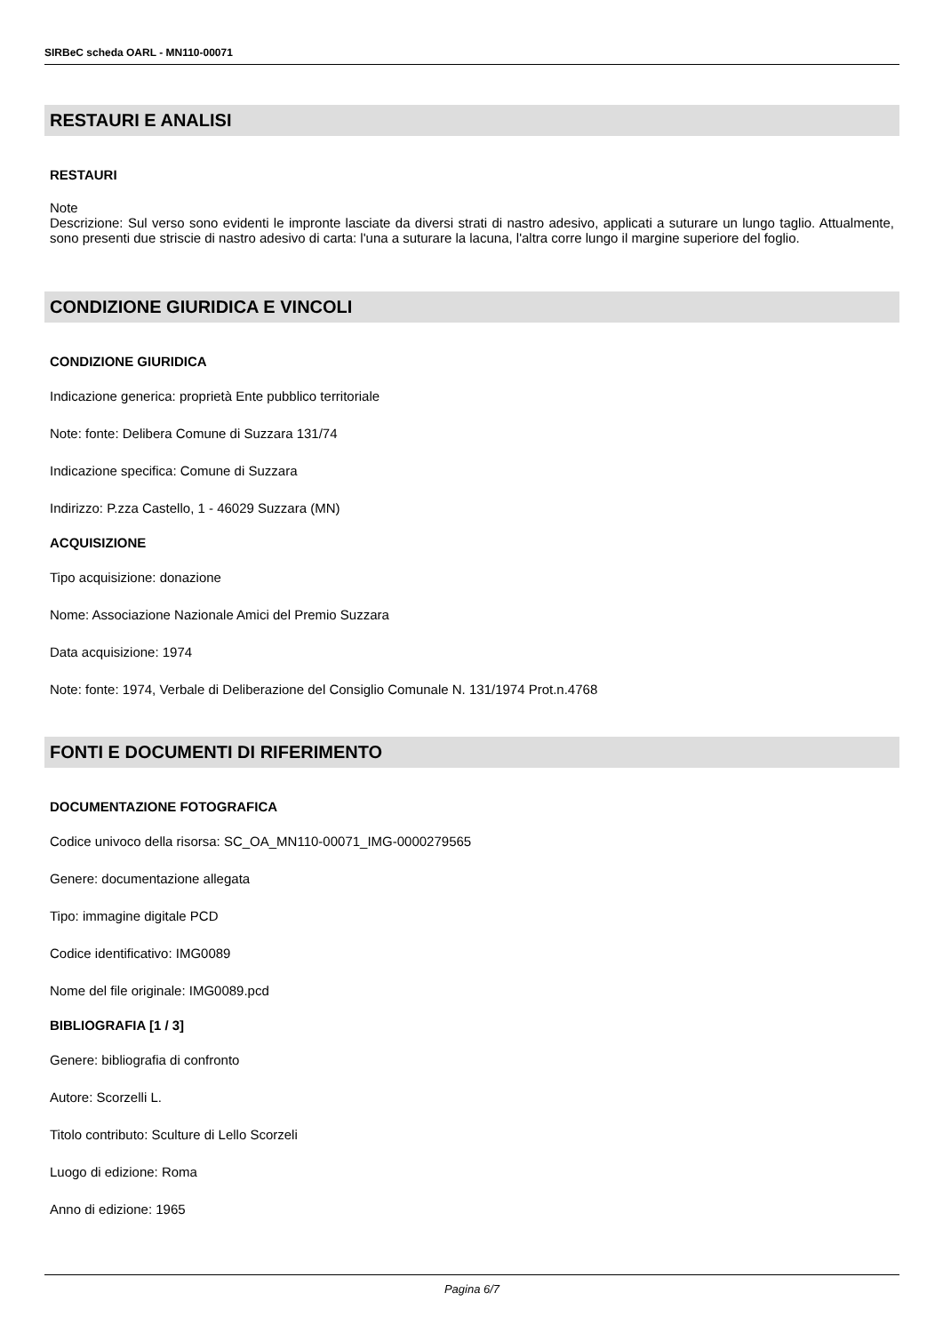SIRBeC scheda OARL - MN110-00071
RESTAURI E ANALISI
RESTAURI
Note
Descrizione: Sul verso sono evidenti le impronte lasciate da diversi strati di nastro adesivo, applicati a suturare un lungo taglio. Attualmente, sono presenti due striscie di nastro adesivo di carta: l'una a suturare la lacuna, l'altra corre lungo il margine superiore del foglio.
CONDIZIONE GIURIDICA E VINCOLI
CONDIZIONE GIURIDICA
Indicazione generica: proprietà Ente pubblico territoriale
Note: fonte: Delibera Comune di Suzzara 131/74
Indicazione specifica: Comune di Suzzara
Indirizzo: P.zza Castello, 1 - 46029 Suzzara (MN)
ACQUISIZIONE
Tipo acquisizione: donazione
Nome: Associazione Nazionale Amici del Premio Suzzara
Data acquisizione: 1974
Note: fonte: 1974, Verbale di Deliberazione del Consiglio Comunale N. 131/1974 Prot.n.4768
FONTI E DOCUMENTI DI RIFERIMENTO
DOCUMENTAZIONE FOTOGRAFICA
Codice univoco della risorsa: SC_OA_MN110-00071_IMG-0000279565
Genere: documentazione allegata
Tipo: immagine digitale PCD
Codice identificativo: IMG0089
Nome del file originale: IMG0089.pcd
BIBLIOGRAFIA [1 / 3]
Genere: bibliografia di confronto
Autore: Scorzelli L.
Titolo contributo: Sculture di Lello Scorzeli
Luogo di edizione: Roma
Anno di edizione: 1965
Pagina 6/7